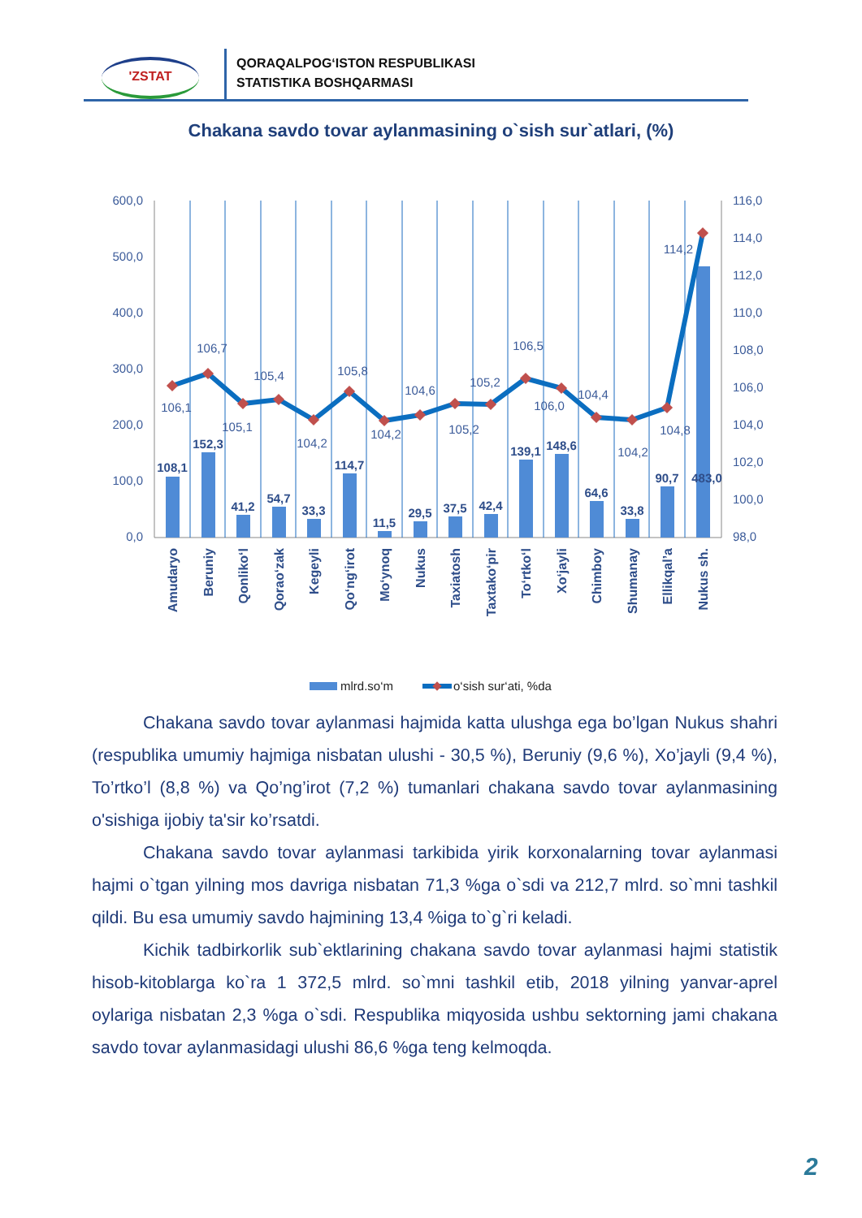'ZSTAT
QORAQALPOG‘ISTON RESPUBLIKASI
STATISTIKA BOSHQARMASI
Chakana savdo tovar aylanmasining o`sish sur`atlari, (%)
600,0
500,0
400,0
300,0
200,0
100,0
0,0
116,0
114,0
112,0
110,0
108,0
106,0
104,0
102,0
100,0
98,0
106,1
106,7
105,1
105,4
104,2
105,8
104,2
104,6
105,2
105,2
106,5
106,0
104,4
104,2
104,8
114,2
108,1
152,3
41,2
54,7
33,3
114,7
11,5
29,5
37,5
42,4
139,1
148,6
64,6
33,8
90,7
483,0
Amudaryo
Beruniy
Qonliko‘l
Qorao‘zak
Kegeyli
Qo‘ng‘irot
Mo‘ynoq
Nukus
Taxiatosh
Taxtako‘pir
To‘rtko‘l
Xo‘jayli
Chimboy
Shumanay
Ellikqal’a
Nukus sh.
mlrd.so‘m
o‘sish sur‘ati, %da
Chakana savdo tovar aylanmasi hajmida katta ulushga ega bo’lgan Nukus shahri (respublika umumiy hajmiga nisbatan ulushi - 30,5 %), Beruniy (9,6 %), Xo’jayli (9,4 %), To’rtko’l (8,8 %) va Qo’ng’irot (7,2 %) tumanlari chakana savdo tovar aylanmasining o'sishiga ijobiy ta'sir ko’rsatdi.
Chakana savdo tovar aylanmasi tarkibida yirik korxonalarning tovar aylanmasi hajmi o`tgan yilning mos davriga nisbatan 71,3 %ga o`sdi va 212,7 mlrd. so`mni tashkil qildi. Bu esa umumiy savdo hajmining 13,4 %iga to`g`ri keladi.
Kichik tadbirkorlik sub`ektlarining chakana savdo tovar aylanmasi hajmi statistik hisob-kitoblarga ko`ra 1 372,5 mlrd. so`mni tashkil etib, 2018 yilning yanvar-aprel oylariga nisbatan 2,3 %ga o`sdi. Respublika miqyosida ushbu sektorning jami chakana savdo tovar aylanmasidagi ulushi 86,6 %ga teng kelmoqda.
2